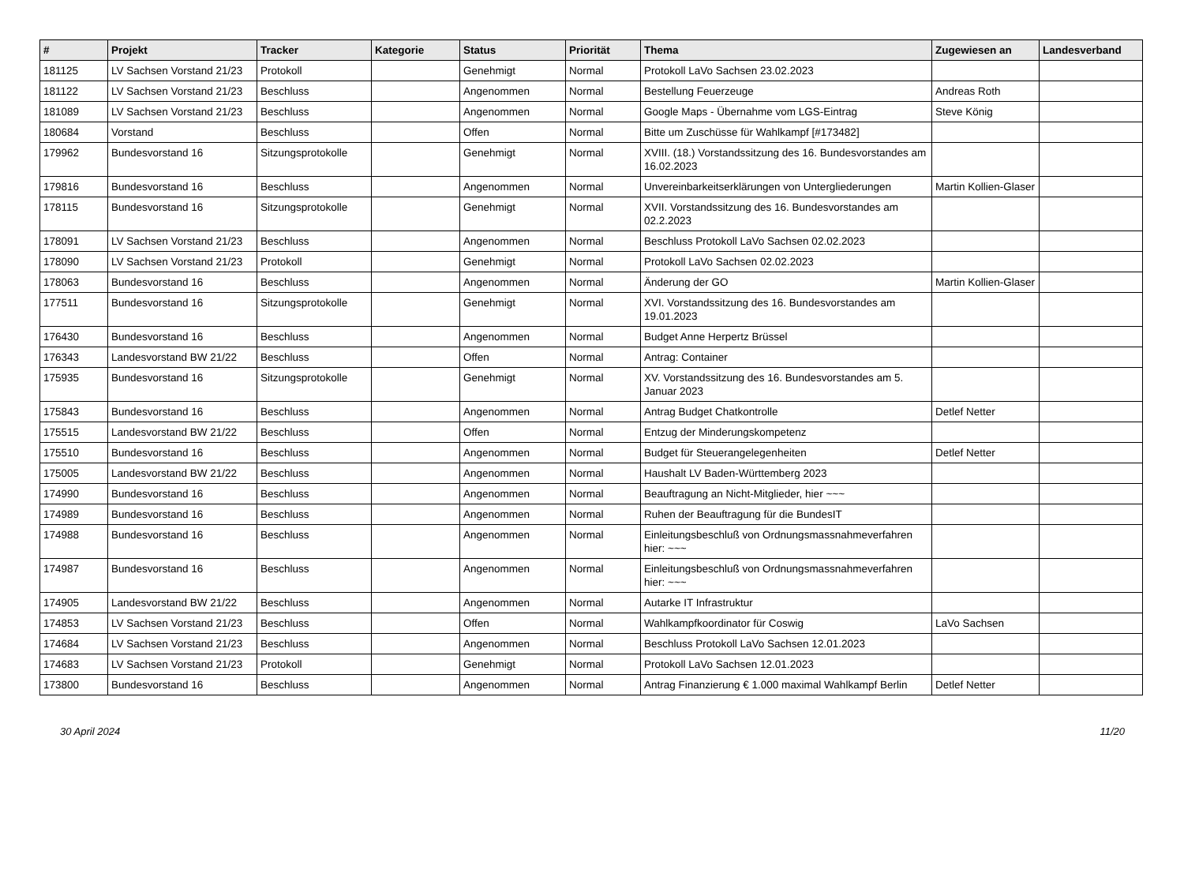| # | Projekt | Tracker | Kategorie | Status | Priorität | Thema | Zugewiesen an | Landesverband |
| --- | --- | --- | --- | --- | --- | --- | --- | --- |
| 181125 | LV Sachsen Vorstand 21/23 | Protokoll | | Genehmigt | Normal | Protokoll LaVo Sachsen 23.02.2023 | | |
| 181122 | LV Sachsen Vorstand 21/23 | Beschluss | | Angenommen | Normal | Bestellung Feuerzeuge | Andreas Roth | |
| 181089 | LV Sachsen Vorstand 21/23 | Beschluss | | Angenommen | Normal | Google Maps - Übernahme vom LGS-Eintrag | Steve König | |
| 180684 | Vorstand | Beschluss | | Offen | Normal | Bitte um Zuschüsse für Wahlkampf [#173482] | | |
| 179962 | Bundesvorstand 16 | Sitzungsprotokolle | | Genehmigt | Normal | XVIII. (18.) Vorstandssitzung des 16. Bundesvorstandes am 16.02.2023 | | |
| 179816 | Bundesvorstand 16 | Beschluss | | Angenommen | Normal | Unvereinbarkeitserklärungen von Untergliederungen | Martin Kollien-Glaser | |
| 178115 | Bundesvorstand 16 | Sitzungsprotokolle | | Genehmigt | Normal | XVII. Vorstandssitzung des 16. Bundesvorstandes am 02.2.2023 | | |
| 178091 | LV Sachsen Vorstand 21/23 | Beschluss | | Angenommen | Normal | Beschluss Protokoll LaVo Sachsen 02.02.2023 | | |
| 178090 | LV Sachsen Vorstand 21/23 | Protokoll | | Genehmigt | Normal | Protokoll LaVo Sachsen 02.02.2023 | | |
| 178063 | Bundesvorstand 16 | Beschluss | | Angenommen | Normal | Änderung der GO | Martin Kollien-Glaser | |
| 177511 | Bundesvorstand 16 | Sitzungsprotokolle | | Genehmigt | Normal | XVI. Vorstandssitzung des 16. Bundesvorstandes am 19.01.2023 | | |
| 176430 | Bundesvorstand 16 | Beschluss | | Angenommen | Normal | Budget Anne Herpertz Brüssel | | |
| 176343 | Landesvorstand BW 21/22 | Beschluss | | Offen | Normal | Antrag: Container | | |
| 175935 | Bundesvorstand 16 | Sitzungsprotokolle | | Genehmigt | Normal | XV. Vorstandssitzung des 16. Bundesvorstandes am 5. Januar 2023 | | |
| 175843 | Bundesvorstand 16 | Beschluss | | Angenommen | Normal | Antrag Budget Chatkontrolle | Detlef Netter | |
| 175515 | Landesvorstand BW 21/22 | Beschluss | | Offen | Normal | Entzug der Minderungskompetenz | | |
| 175510 | Bundesvorstand 16 | Beschluss | | Angenommen | Normal | Budget für Steuerangelegenheiten | Detlef Netter | |
| 175005 | Landesvorstand BW 21/22 | Beschluss | | Angenommen | Normal | Haushalt LV Baden-Württemberg 2023 | | |
| 174990 | Bundesvorstand 16 | Beschluss | | Angenommen | Normal | Beauftragung an Nicht-Mitglieder, hier ~~~ | | |
| 174989 | Bundesvorstand 16 | Beschluss | | Angenommen | Normal | Ruhen der Beauftragung für die BundesIT | | |
| 174988 | Bundesvorstand 16 | Beschluss | | Angenommen | Normal | Einleitungsbeschluß von Ordnungsmassnahmeverfahren hier: ~~~ | | |
| 174987 | Bundesvorstand 16 | Beschluss | | Angenommen | Normal | Einleitungsbeschluß von Ordnungsmassnahmeverfahren hier: ~~~ | | |
| 174905 | Landesvorstand BW 21/22 | Beschluss | | Angenommen | Normal | Autarke IT Infrastruktur | | |
| 174853 | LV Sachsen Vorstand 21/23 | Beschluss | | Offen | Normal | Wahlkampfkoordinator für Coswig | LaVo Sachsen | |
| 174684 | LV Sachsen Vorstand 21/23 | Beschluss | | Angenommen | Normal | Beschluss Protokoll LaVo Sachsen 12.01.2023 | | |
| 174683 | LV Sachsen Vorstand 21/23 | Protokoll | | Genehmigt | Normal | Protokoll LaVo Sachsen 12.01.2023 | | |
| 173800 | Bundesvorstand 16 | Beschluss | | Angenommen | Normal | Antrag Finanzierung € 1.000 maximal Wahlkampf Berlin | Detlef Netter | |
30 April 2024 11/20